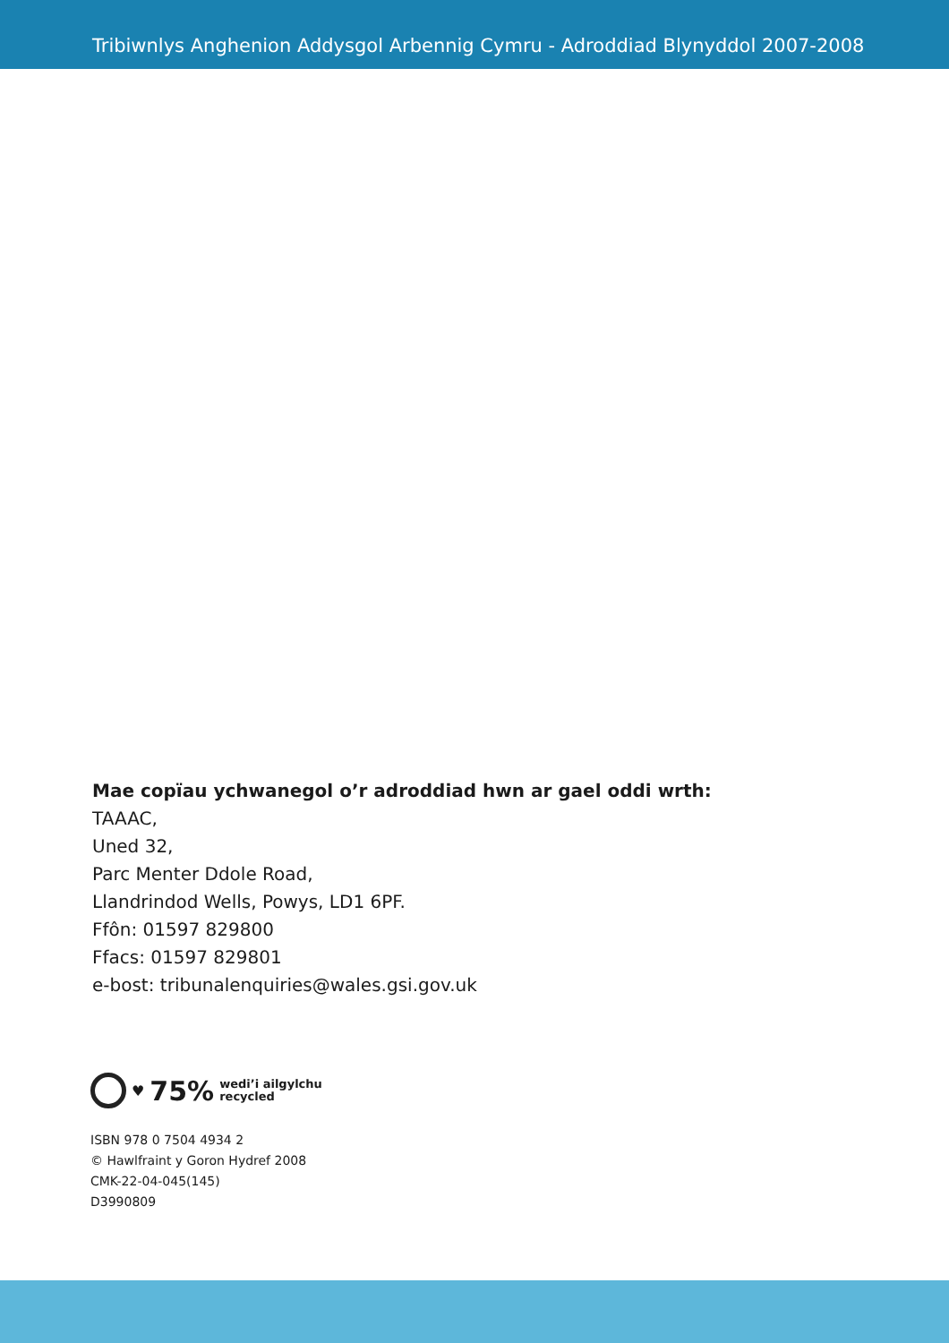Tribiwnlys Anghenion Addysgol Arbennig Cymru - Adroddiad Blynyddol 2007-2008
Mae copïau ychwanegol o’r adroddiad hwn ar gael oddi wrth:
TAAAC,
Uned 32,
Parc Menter Ddole Road,
Llandrindod Wells, Powys, LD1 6PF.
Ffôn: 01597 829800
Ffacs: 01597 829801
e-bost: tribunalenquiries@wales.gsi.gov.uk
♥ 75% wedi’i ailgylchu
recycled
ISBN 978 0 7504 4934 2
© Hawlfraint y Goron Hydref 2008
CMK-22-04-045(145)
D3990809